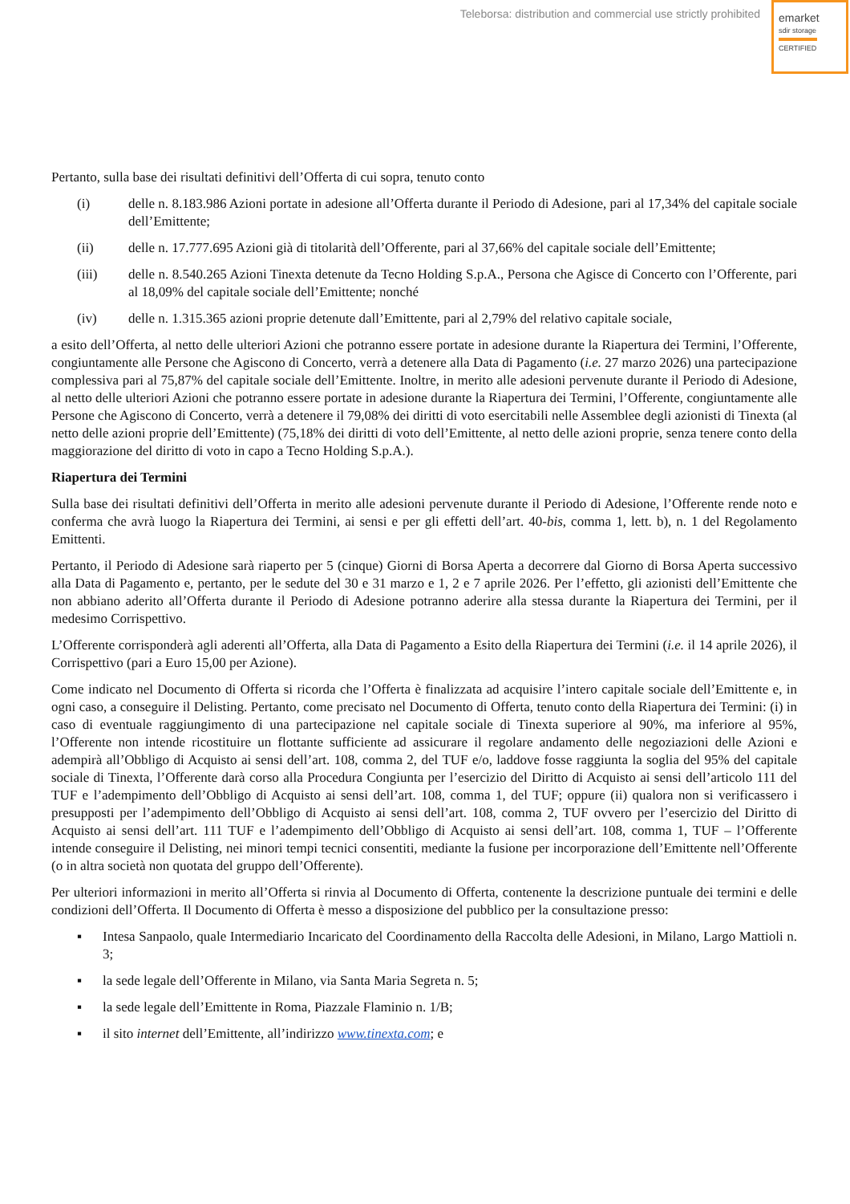Teleborsa: distribution and commercial use strictly prohibited
emarket
sdir storage
CERTIFIED
Pertanto, sulla base dei risultati definitivi dell’Offerta di cui sopra, tenuto conto
(i) delle n. 8.183.986 Azioni portate in adesione all’Offerta durante il Periodo di Adesione, pari al 17,34% del capitale sociale dell’Emittente;
(ii) delle n. 17.777.695 Azioni già di titolarità dell’Offerente, pari al 37,66% del capitale sociale dell’Emittente;
(iii) delle n. 8.540.265 Azioni Tinexta detenute da Tecno Holding S.p.A., Persona che Agisce di Concerto con l’Offerente, pari al 18,09% del capitale sociale dell’Emittente; nonché
(iv) delle n. 1.315.365 azioni proprie detenute dall’Emittente, pari al 2,79% del relativo capitale sociale,
a esito dell’Offerta, al netto delle ulteriori Azioni che potranno essere portate in adesione durante la Riapertura dei Termini, l’Offerente, congiuntamente alle Persone che Agiscono di Concerto, verrà a detenere alla Data di Pagamento (i.e. 27 marzo 2026) una partecipazione complessiva pari al 75,87% del capitale sociale dell’Emittente. Inoltre, in merito alle adesioni pervenute durante il Periodo di Adesione, al netto delle ulteriori Azioni che potranno essere portate in adesione durante la Riapertura dei Termini, l’Offerente, congiuntamente alle Persone che Agiscono di Concerto, verrà a detenere il 79,08% dei diritti di voto esercitabili nelle Assemblee degli azionisti di Tinexta (al netto delle azioni proprie dell’Emittente) (75,18% dei diritti di voto dell’Emittente, al netto delle azioni proprie, senza tenere conto della maggiorazione del diritto di voto in capo a Tecno Holding S.p.A.).
Riapertura dei Termini
Sulla base dei risultati definitivi dell’Offerta in merito alle adesioni pervenute durante il Periodo di Adesione, l’Offerente rende noto e conferma che avrà luogo la Riapertura dei Termini, ai sensi e per gli effetti dell’art. 40-bis, comma 1, lett. b), n. 1 del Regolamento Emittenti.
Pertanto, il Periodo di Adesione sarà riaperto per 5 (cinque) Giorni di Borsa Aperta a decorrere dal Giorno di Borsa Aperta successivo alla Data di Pagamento e, pertanto, per le sedute del 30 e 31 marzo e 1, 2 e 7 aprile 2026. Per l’effetto, gli azionisti dell’Emittente che non abbiano aderito all’Offerta durante il Periodo di Adesione potranno aderire alla stessa durante la Riapertura dei Termini, per il medesimo Corrispettivo.
L’Offerente corrisponderà agli aderenti all’Offerta, alla Data di Pagamento a Esito della Riapertura dei Termini (i.e. il 14 aprile 2026), il Corrispettivo (pari a Euro 15,00 per Azione).
Come indicato nel Documento di Offerta si ricorda che l’Offerta è finalizzata ad acquisire l’intero capitale sociale dell’Emittente e, in ogni caso, a conseguire il Delisting. Pertanto, come precisato nel Documento di Offerta, tenuto conto della Riapertura dei Termini: (i) in caso di eventuale raggiungimento di una partecipazione nel capitale sociale di Tinexta superiore al 90%, ma inferiore al 95%, l’Offerente non intende ricostituire un flottante sufficiente ad assicurare il regolare andamento delle negoziazioni delle Azioni e adempirà all’Obbligo di Acquisto ai sensi dell’art. 108, comma 2, del TUF e/o, laddove fosse raggiunta la soglia del 95% del capitale sociale di Tinexta, l’Offerente darà corso alla Procedura Congiunta per l’esercizio del Diritto di Acquisto ai sensi dell’articolo 111 del TUF e l’adempimento dell’Obbligo di Acquisto ai sensi dell’art. 108, comma 1, del TUF; oppure (ii) qualora non si verificassero i presupposti per l’adempimento dell’Obbligo di Acquisto ai sensi dell’art. 108, comma 2, TUF ovvero per l’esercizio del Diritto di Acquisto ai sensi dell’art. 111 TUF e l’adempimento dell’Obbligo di Acquisto ai sensi dell’art. 108, comma 1, TUF – l’Offerente intende conseguire il Delisting, nei minori tempi tecnici consentiti, mediante la fusione per incorporazione dell’Emittente nell’Offerente (o in altra società non quotata del gruppo dell’Offerente).
Per ulteriori informazioni in merito all’Offerta si rinvia al Documento di Offerta, contenente la descrizione puntuale dei termini e delle condizioni dell’Offerta. Il Documento di Offerta è messo a disposizione del pubblico per la consultazione presso:
▪ Intesa Sanpaolo, quale Intermediario Incaricato del Coordinamento della Raccolta delle Adesioni, in Milano, Largo Mattioli n. 3;
▪ la sede legale dell’Offerente in Milano, via Santa Maria Segreta n. 5;
▪ la sede legale dell’Emittente in Roma, Piazzale Flaminio n. 1/B;
▪ il sito internet dell’Emittente, all’indirizzo www.tinexta.com; e